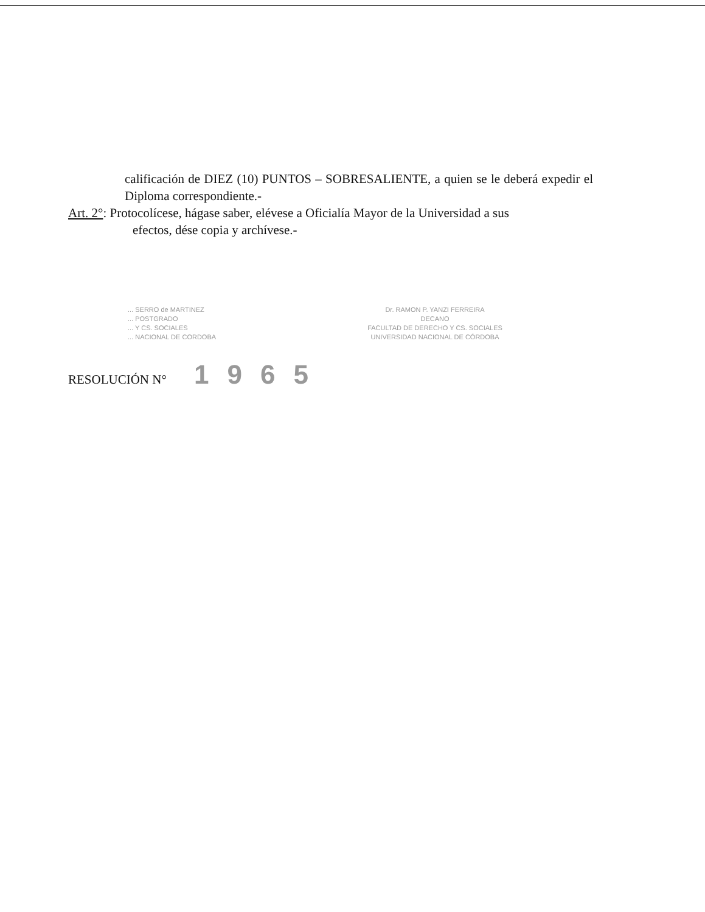calificación de DIEZ (10) PUNTOS – SOBRESALIENTE, a quien se le deberá expedir el Diploma correspondiente.-
Art. 2°: Protocolícese, hágase saber, elévese a Oficialía Mayor de la Universidad a sus
efectos, dése copia y archívese.-
... SERRO de MARTINEZ
... POSTGRADO
... Y CS. SOCIALES
... NACIONAL DE CORDOBA
Dr. RAMON P. YANZI FERREIRA
DECANO
FACULTAD DE DERECHO Y CS. SOCIALES
UNIVERSIDAD NACIONAL DE CÓRDOBA
RESOLUCIÓN N° 1965